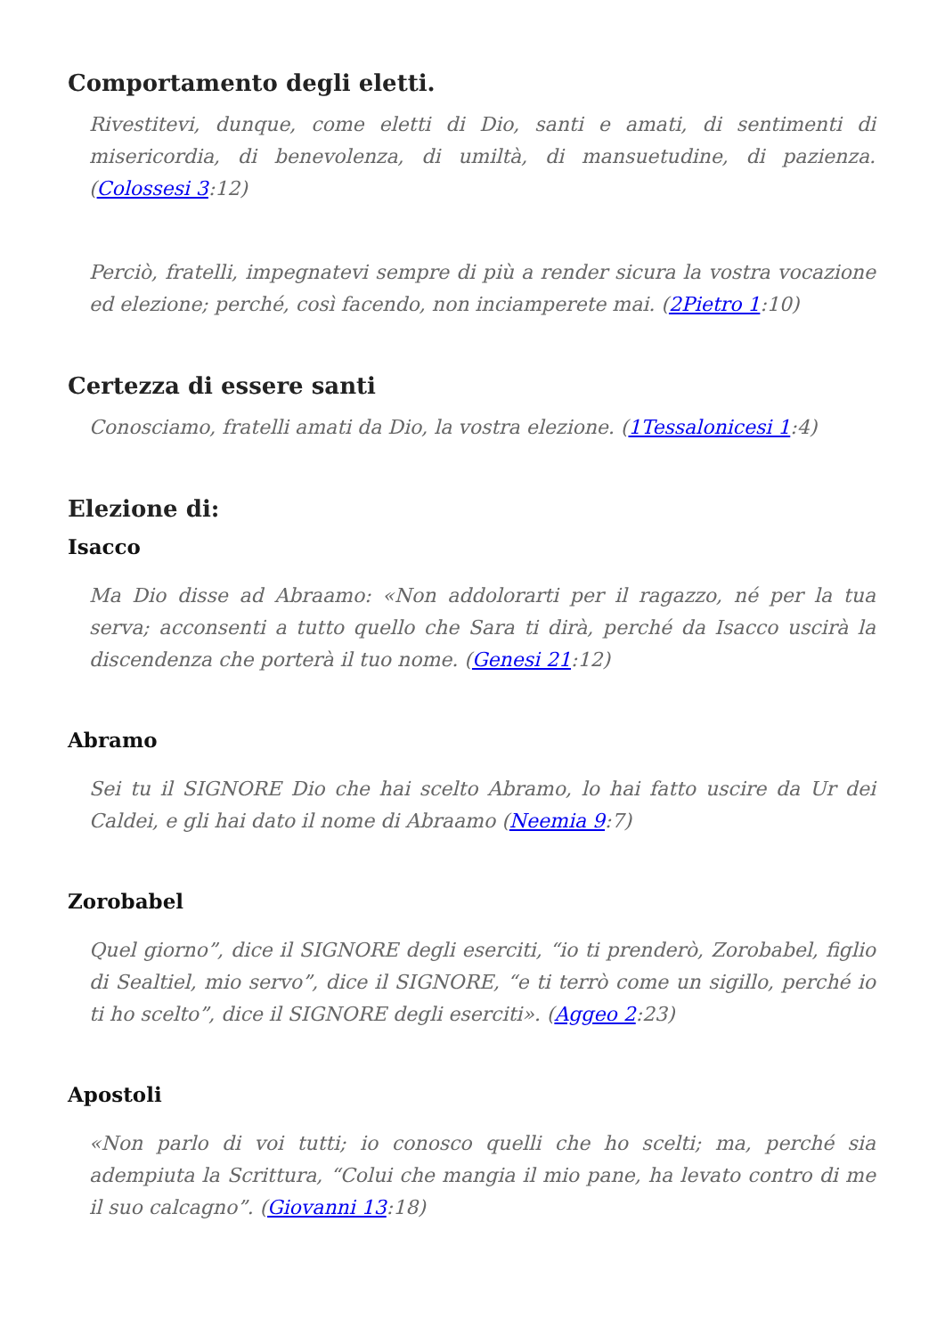Comportamento degli eletti.
Rivestitevi, dunque, come eletti di Dio, santi e amati, di sentimenti di misericordia, di benevolenza, di umiltà, di mansuetudine, di pazienza. (Colossesi 3:12)
Perciò, fratelli, impegnatevi sempre di più a render sicura la vostra vocazione ed elezione; perché, così facendo, non inciamperete mai. (2Pietro 1:10)
Certezza di essere santi
Conosciamo, fratelli amati da Dio, la vostra elezione. (1Tessalonicesi 1:4)
Elezione di:
Isacco
Ma Dio disse ad Abraamo: «Non addolorarti per il ragazzo, né per la tua serva; acconsenti a tutto quello che Sara ti dirà, perché da Isacco uscirà la discendenza che porterà il tuo nome. (Genesi 21:12)
Abramo
Sei tu il SIGNORE Dio che hai scelto Abramo, lo hai fatto uscire da Ur dei Caldei, e gli hai dato il nome di Abraamo (Neemia 9:7)
Zorobabel
Quel giorno”, dice il SIGNORE degli eserciti, “io ti prenderò, Zorobabel, figlio di Sealtiel, mio servo”, dice il SIGNORE, “e ti terrò come un sigillo, perché io ti ho scelto”, dice il SIGNORE degli eserciti». (Aggeo 2:23)
Apostoli
«Non parlo di voi tutti; io conosco quelli che ho scelti; ma, perché sia adempiuta la Scrittura, “Colui che mangia il mio pane, ha levato contro di me il suo calcagno”. (Giovanni 13:18)